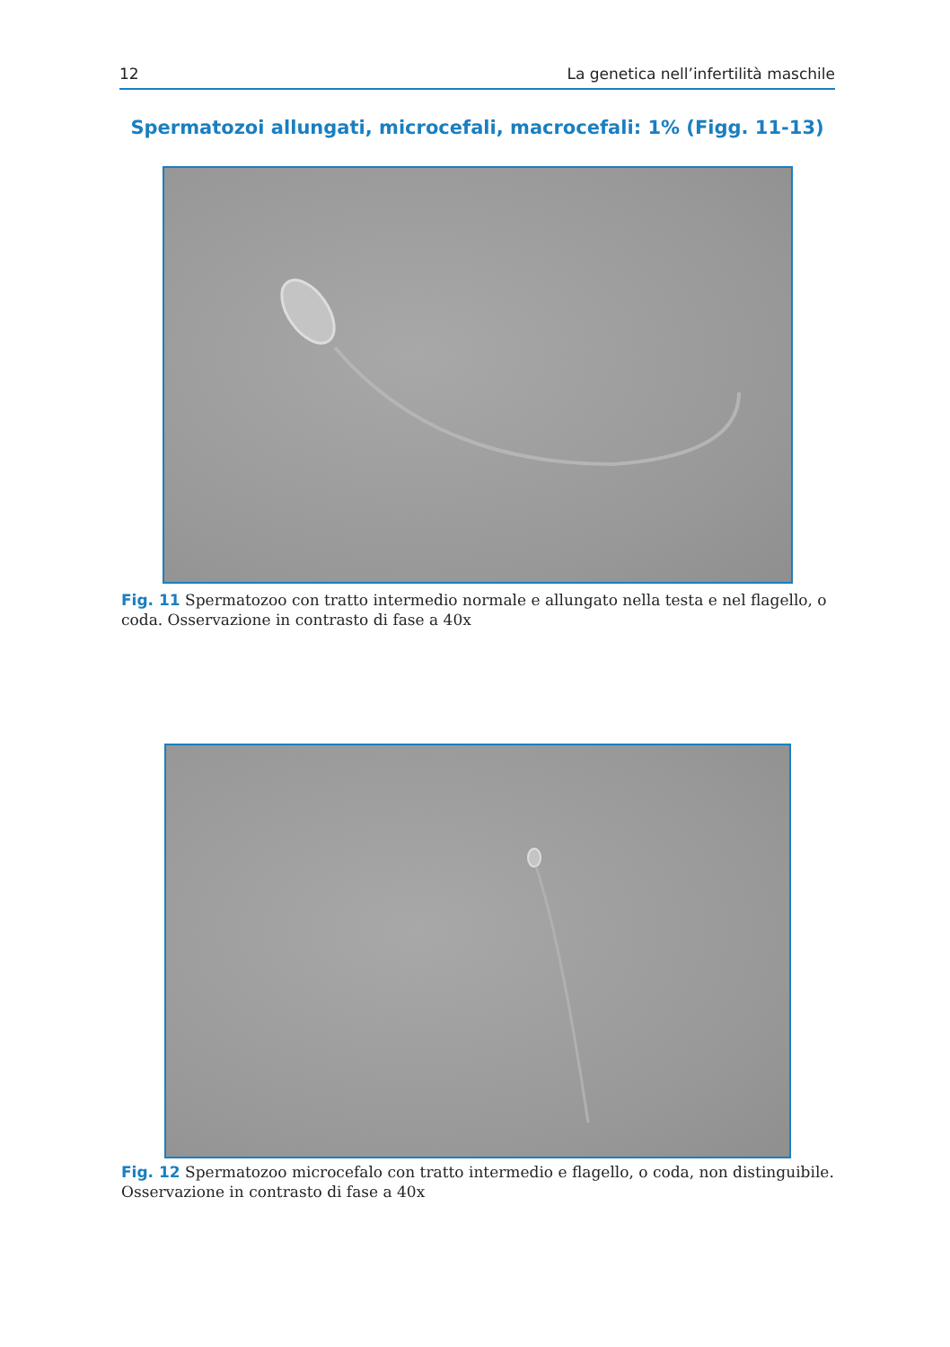12 La genetica nell’infertilità maschile
Spermatozoi allungati, microcefali, macrocefali: 1% (Figg. 11-13)
Fig. 11 Spermatozoo con tratto intermedio normale e allungato nella testa e nel flagello, o coda. Osservazione in contrasto di fase a 40x
Fig. 12 Spermatozoo microcefalo con tratto intermedio e flagello, o coda, non distinguibile. Osservazione in contrasto di fase a 40x